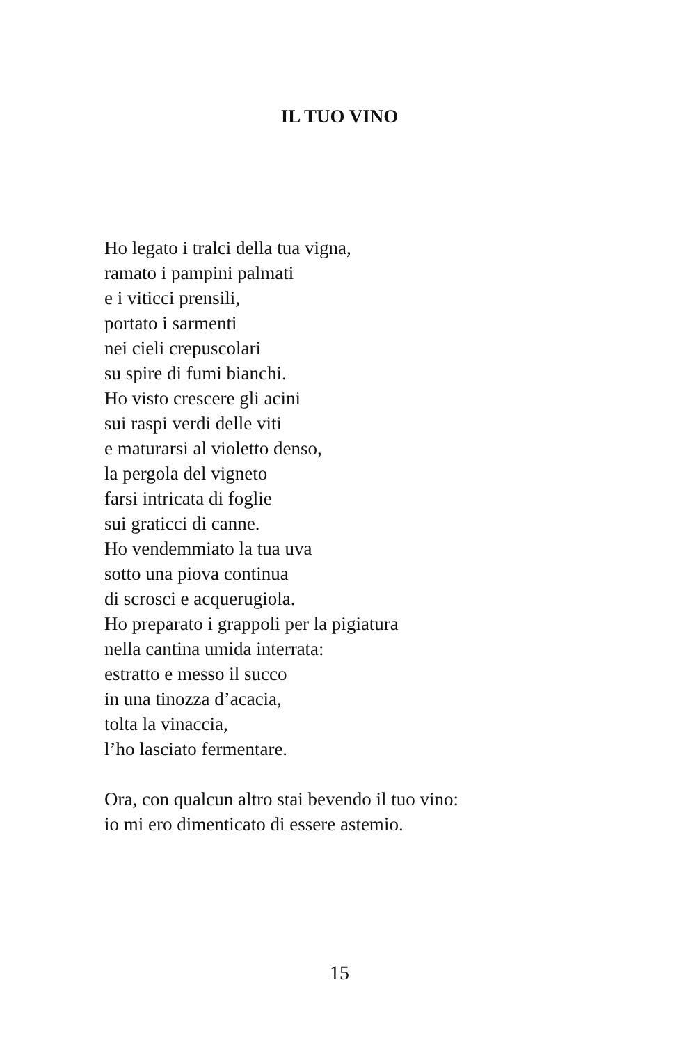IL TUO VINO
Ho legato i tralci della tua vigna,
ramato i pampini palmati
e i viticci prensili,
portato i sarmenti
nei cieli crepuscolari
su spire di fumi bianchi.
Ho visto crescere gli acini
sui raspi verdi delle viti
e maturarsi al violetto denso,
la pergola del vigneto
farsi intricata di foglie
sui graticci di canne.
Ho vendemmiato la tua uva
sotto una piova continua
di scrosci e acquerugiola.
Ho preparato i grappoli per la pigiatura
nella cantina umida interrata:
estratto e messo il succo
in una tinozza d’acacia,
tolta la vinaccia,
l’ho lasciato fermentare.
Ora, con qualcun altro stai bevendo il tuo vino:
io mi ero dimenticato di essere astemio.
15